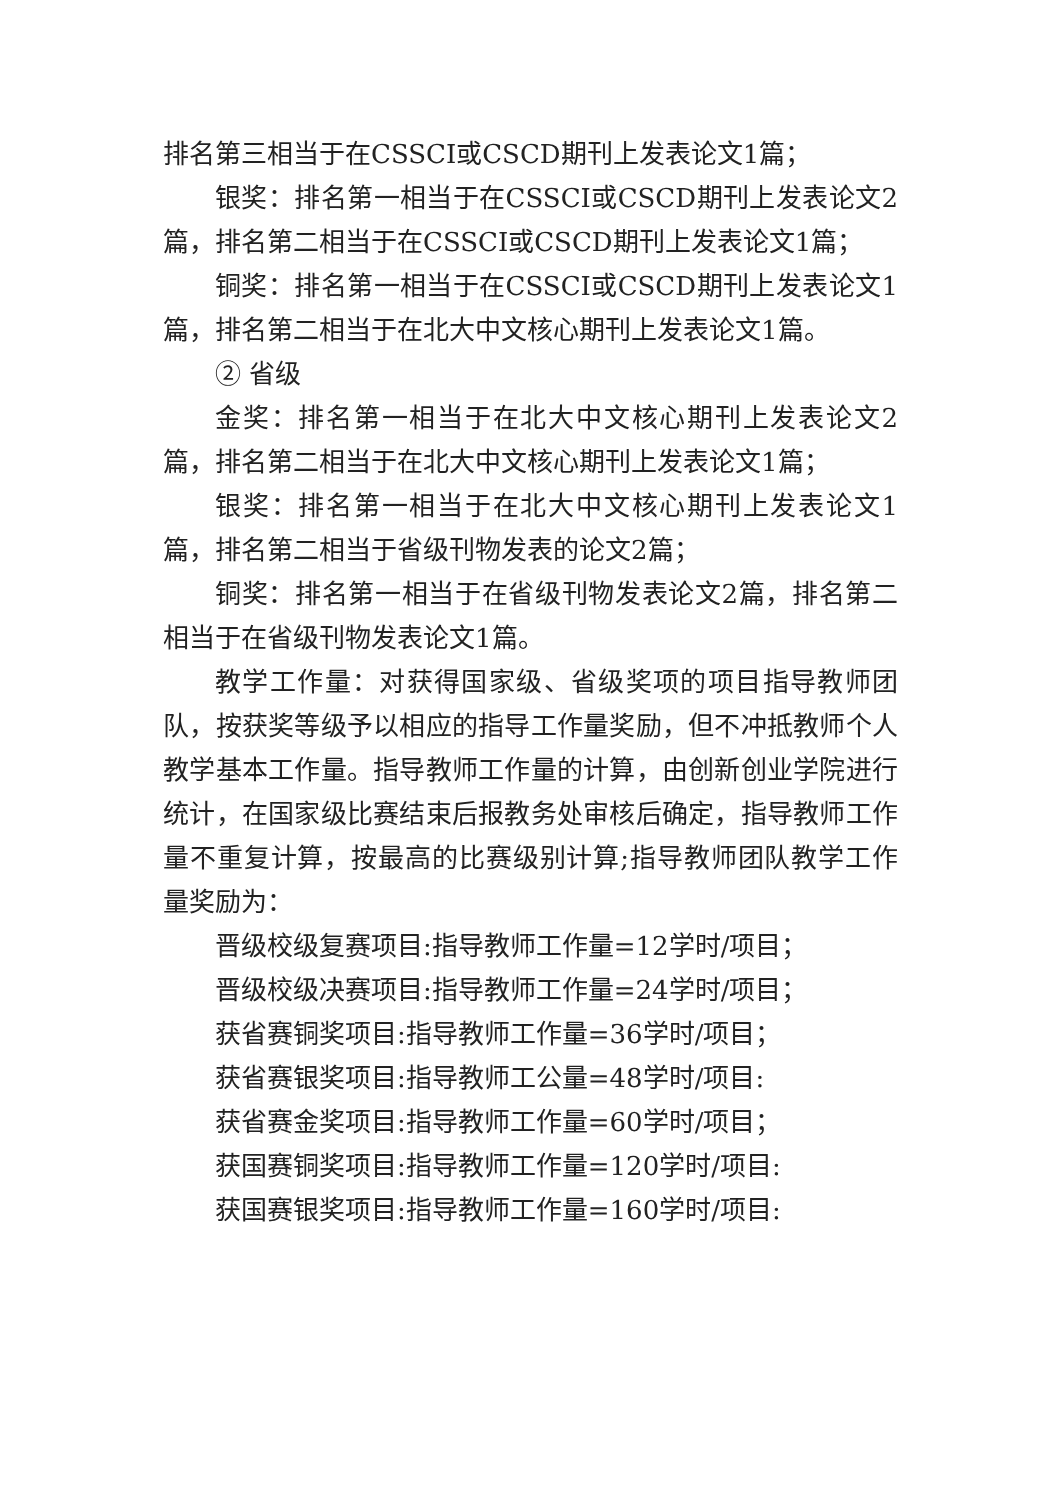排名第三相当于在CSSCI或CSCD期刊上发表论文1篇；
银奖：排名第一相当于在CSSCI或CSCD期刊上发表论文2篇，排名第二相当于在CSSCI或CSCD期刊上发表论文1篇；
铜奖：排名第一相当于在CSSCI或CSCD期刊上发表论文1篇，排名第二相当于在北大中文核心期刊上发表论文1篇。
② 省级
金奖：排名第一相当于在北大中文核心期刊上发表论文2篇，排名第二相当于在北大中文核心期刊上发表论文1篇；
银奖：排名第一相当于在北大中文核心期刊上发表论文1篇，排名第二相当于省级刊物发表的论文2篇；
铜奖：排名第一相当于在省级刊物发表论文2篇，排名第二相当于在省级刊物发表论文1篇。
教学工作量：对获得国家级、省级奖项的项目指导教师团队，按获奖等级予以相应的指导工作量奖励，但不冲抵教师个人教学基本工作量。指导教师工作量的计算，由创新创业学院进行统计，在国家级比赛结束后报教务处审核后确定，指导教师工作量不重复计算，按最高的比赛级别计算;指导教师团队教学工作量奖励为：
晋级校级复赛项目:指导教师工作量=12学时/项目；
晋级校级决赛项目:指导教师工作量=24学时/项目；
获省赛铜奖项目:指导教师工作量=36学时/项目；
获省赛银奖项目:指导教师工公量=48学时/项目:
获省赛金奖项目:指导教师工作量=60学时/项目；
获国赛铜奖项目:指导教师工作量=120学时/项目:
获国赛银奖项目:指导教师工作量=160学时/项目: